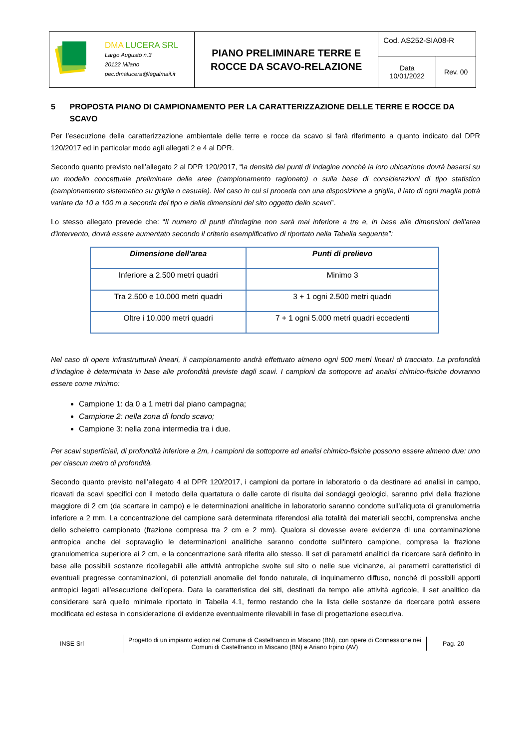| DMA LUCERA SRL Largo Augusto n.3 20122 Milano pec:dmalucera@legalmail.it | PIANO PRELIMINARE TERRE E ROCCE DA SCAVO-RELAZIONE | Cod. AS252-SIA08-R | |
| | | Data 10/01/2022 | Rev. 00 |
5 PROPOSTA PIANO DI CAMPIONAMENTO PER LA CARATTERIZZAZIONE DELLE TERRE E ROCCE DA SCAVO
Per l’esecuzione della caratterizzazione ambientale delle terre e rocce da scavo si farà riferimento a quanto indicato dal DPR 120/2017 ed in particolar modo agli allegati 2 e 4 al DPR.
Secondo quanto previsto nell’allegato 2 al DPR 120/2017, “la densità dei punti di indagine nonché la loro ubicazione dovrà basarsi su un modello concettuale preliminare delle aree (campionamento ragionato) o sulla base di considerazioni di tipo statistico (campionamento sistematico su griglia o casuale). Nel caso in cui si proceda con una disposizione a griglia, il lato di ogni maglia potrà variare da 10 a 100 m a seconda del tipo e delle dimensioni del sito oggetto dello scavo”.
Lo stesso allegato prevede che: “Il numero di punti d'indagine non sarà mai inferiore a tre e, in base alle dimensioni dell'area d'intervento, dovrà essere aumentato secondo il criterio esemplificativo di riportato nella Tabella seguente”:
| Dimensione dell'area | Punti di prelievo |
| --- | --- |
| Inferiore a 2.500 metri quadri | Minimo 3 |
| Tra 2.500 e 10.000 metri quadri | 3 + 1 ogni 2.500 metri quadri |
| Oltre i 10.000 metri quadri | 7 + 1 ogni 5.000 metri quadri eccedenti |
Nel caso di opere infrastrutturali lineari, il campionamento andrà effettuato almeno ogni 500 metri lineari di tracciato. La profondità d’indagine è determinata in base alle profondità previste dagli scavi. I campioni da sottoporre ad analisi chimico-fisiche dovranno essere come minimo:
Campione 1: da 0 a 1 metri dal piano campagna;
Campione 2: nella zona di fondo scavo;
Campione 3: nella zona intermedia tra i due.
Per scavi superficiali, di profondità inferiore a 2m, i campioni da sottoporre ad analisi chimico-fisiche possono essere almeno due: uno per ciascun metro di profondità.
Secondo quanto previsto nell’allegato 4 al DPR 120/2017, i campioni da portare in laboratorio o da destinare ad analisi in campo, ricavati da scavi specifici con il metodo della quartatura o dalle carote di risulta dai sondaggi geologici, saranno privi della frazione maggiore di 2 cm (da scartare in campo) e le determinazioni analitiche in laboratorio saranno condotte sull'aliquota di granulometria inferiore a 2 mm. La concentrazione del campione sarà determinata riferendosi alla totalità dei materiali secchi, comprensiva anche dello scheletro campionato (frazione compresa tra 2 cm e 2 mm). Qualora si dovesse avere evidenza di una contaminazione antropica anche del sopravaglio le determinazioni analitiche saranno condotte sull'intero campione, compresa la frazione granulometrica superiore ai 2 cm, e la concentrazione sarà riferita allo stesso. Il set di parametri analitici da ricercare sarà definito in base alle possibili sostanze ricollegabili alle attività antropiche svolte sul sito o nelle sue vicinanze, ai parametri caratteristici di eventuali pregresse contaminazioni, di potenziali anomalie del fondo naturale, di inquinamento diffuso, nonché di possibili apporti antropici legati all'esecuzione dell'opera. Data la caratteristica dei siti, destinati da tempo alle attività agricole, il set analitico da considerare sarà quello minimale riportato in Tabella 4.1, fermo restando che la lista delle sostanze da ricercare potrà essere modificata ed estesa in considerazione di evidenze eventualmente rilevabili in fase di progettazione esecutiva.
INSE Srl
Progetto di un impianto eolico nel Comune di Castelfranco in Miscano (BN), con opere di Connessione nei Comuni di Castelfranco in Miscano (BN) e Ariano Irpino (AV)
Pag. 20